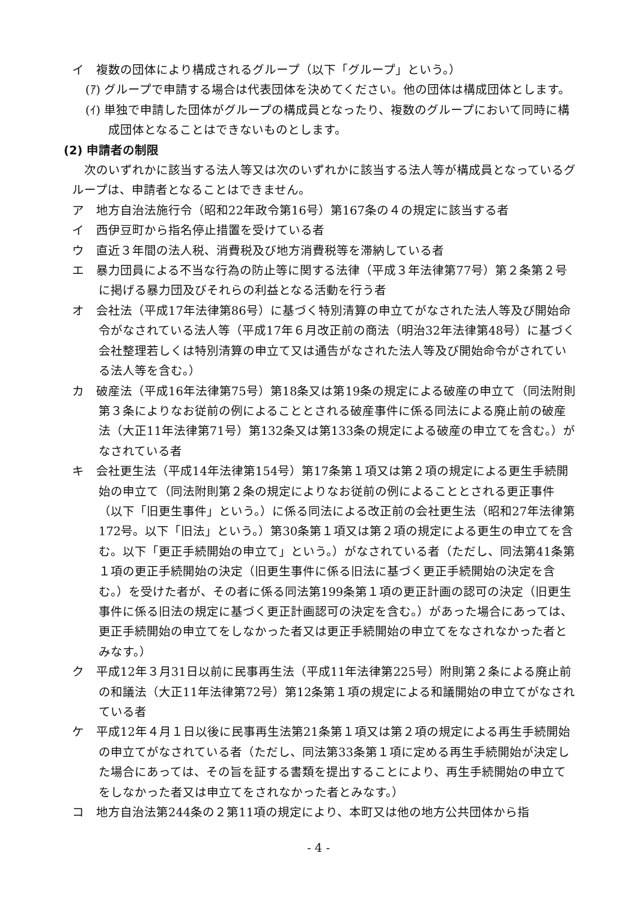イ　複数の団体により構成されるグループ（以下「グループ」という。）
(ｱ) グループで申請する場合は代表団体を決めてください。他の団体は構成団体とします。
(ｲ) 単独で申請した団体がグループの構成員となったり、複数のグループにおいて同時に構成団体となることはできないものとします。
(2) 申請者の制限
次のいずれかに該当する法人等又は次のいずれかに該当する法人等が構成員となっているグループは、申請者となることはできません。
ア　地方自治法施行令（昭和22年政令第16号）第167条の４の規定に該当する者
イ　西伊豆町から指名停止措置を受けている者
ウ　直近３年間の法人税、消費税及び地方消費税等を滞納している者
エ　暴力団員による不当な行為の防止等に関する法律（平成３年法律第77号）第２条第２号に掲げる暴力団及びそれらの利益となる活動を行う者
オ　会社法（平成17年法律第86号）に基づく特別清算の申立てがなされた法人等及び開始命令がなされている法人等（平成17年６月改正前の商法（明治32年法律第48号）に基づく会社整理若しくは特別清算の申立て又は通告がなされた法人等及び開始命令がされている法人等を含む。）
カ　破産法（平成16年法律第75号）第18条又は第19条の規定による破産の申立て（同法附則第３条によりなお従前の例によることとされる破産事件に係る同法による廃止前の破産法（大正11年法律第71号）第132条又は第133条の規定による破産の申立てを含む。）がなされている者
キ　会社更生法（平成14年法律第154号）第17条第１項又は第２項の規定による更生手続開始の申立て（同法附則第２条の規定によりなお従前の例によることとされる更正事件（以下「旧更生事件」という。）に係る同法による改正前の会社更生法（昭和27年法律第172号。以下「旧法」という。）第30条第１項又は第２項の規定による更生の申立てを含む。以下「更正手続開始の申立て」という。）がなされている者（ただし、同法第41条第１項の更正手続開始の決定（旧更生事件に係る旧法に基づく更正手続開始の決定を含む。）を受けた者が、その者に係る同法第199条第１項の更正計画の認可の決定（旧更生事件に係る旧法の規定に基づく更正計画認可の決定を含む。）があった場合にあっては、更正手続開始の申立てをしなかった者又は更正手続開始の申立てをなされなかった者とみなす。）
ク　平成12年３月31日以前に民事再生法（平成11年法律第225号）附則第２条による廃止前の和議法（大正11年法律第72号）第12条第１項の規定による和議開始の申立てがなされている者
ケ　平成12年４月１日以後に民事再生法第21条第１項又は第２項の規定による再生手続開始の申立てがなされている者（ただし、同法第33条第１項に定める再生手続開始が決定した場合にあっては、その旨を証する書類を提出することにより、再生手続開始の申立てをしなかった者又は申立てをされなかった者とみなす。）
コ　地方自治法第244条の２第11項の規定により、本町又は他の地方公共団体から指
- 4 -